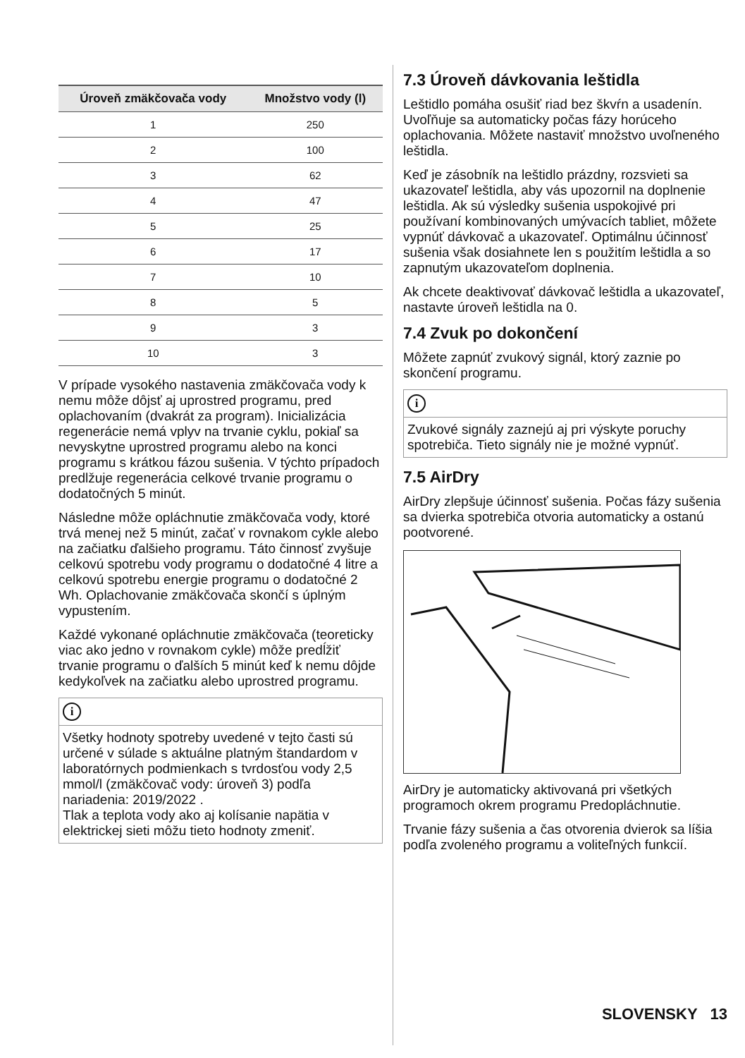| Úroveň zmäkčovača vody | Množstvo vody (l) |
| --- | --- |
| 1 | 250 |
| 2 | 100 |
| 3 | 62 |
| 4 | 47 |
| 5 | 25 |
| 6 | 17 |
| 7 | 10 |
| 8 | 5 |
| 9 | 3 |
| 10 | 3 |
V prípade vysokého nastavenia zmäkčovača vody k nemu môže dôjsť aj uprostred programu, pred oplachovaním (dvakrát za program). Inicializácia regenerácie nemá vplyv na trvanie cyklu, pokiaľ sa nevyskytne uprostred programu alebo na konci programu s krátkou fázou sušenia. V týchto prípadoch predlžuje regenerácia celkové trvanie programu o dodatočných 5 minút.
Následne môže opláchnutie zmäkčovača vody, ktoré trvá menej než 5 minút, začať v rovnakom cykle alebo na začiatku ďalšieho programu. Táto činnosť zvyšuje celkovú spotrebu vody programu o dodatočné 4 litre a celkovú spotrebu energie programu o dodatočné 2 Wh. Oplachovanie zmäkčovača skončí s úplným vypustením.
Každé vykonané opláchnutie zmäkčovača (teoreticky viac ako jedno v rovnakom cykle) môže predĺžiť trvanie programu o ďalších 5 minút keď k nemu dôjde kedykoľvek na začiatku alebo uprostred programu.
i
Všetky hodnoty spotreby uvedené v tejto časti sú určené v súlade s aktuálne platným štandardom v laboratórnych podmienkach s tvrdosťou vody 2,5 mmol/l (zmäkčovač vody: úroveň 3) podľa nariadenia: 2019/2022 .
Tlak a teplota vody ako aj kolísanie napätia v elektrickej sieti môžu tieto hodnoty zmeniť.
7.3 Úroveň dávkovania leštidla
Leštidlo pomáha osušiť riad bez škvŕn a usadenín. Uvoľňuje sa automaticky počas fázy horúceho oplachovania. Môžete nastaviť množstvo uvoľneného leštidla.
Keď je zásobník na leštidlo prázdny, rozsvieti sa ukazovateľ leštidla, aby vás upozornil na doplnenie leštidla. Ak sú výsledky sušenia uspokojivé pri používaní kombinovaných umývacích tabliet, môžete vypnúť dávkovač a ukazovateľ. Optimálnu účinnosť sušenia však dosiahnete len s použitím leštidla a so zapnutým ukazovateľom doplnenia.
Ak chcete deaktivovať dávkovač leštidla a ukazovateľ, nastavte úroveň leštidla na 0.
7.4 Zvuk po dokončení
Môžete zapnúť zvukový signál, ktorý zaznie po skončení programu.
i
Zvukové signály zaznejú aj pri výskyte poruchy spotrebiča. Tieto signály nie je možné vypnúť.
7.5 AirDry
AirDry zlepšuje účinnosť sušenia. Počas fázy sušenia sa dvierka spotrebiča otvoria automaticky a ostanú pootvorené.
AirDry je automaticky aktivovaná pri všetkých programoch okrem programu Predopláchnutie.
Trvanie fázy sušenia a čas otvorenia dvierok sa líšia podľa zvoleného programu a voliteľných funkcií.
SLOVENSKY 13